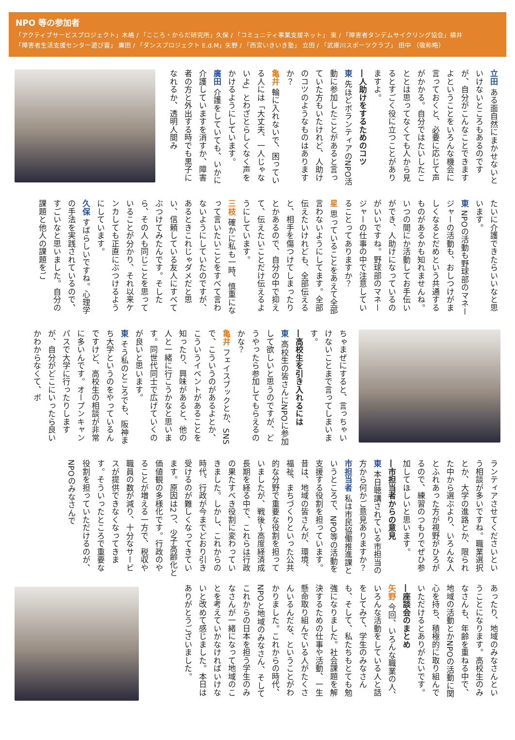NPO 等の参加者
「アクティブサービスプロジェクト」木嶋 / 「こころ・からだ研究所」久保 / 「コミュニティ事業支援ネット」 東 / 「障害者タンデムサイクリング協会」横井
「障害者生活支援センター遊び雲」 廣田 / 「ダンスプロジェクト E.d.M」矢野 / 「西宮いきいき塾」 立田 / 「武庫川スポーツクラブ」 田中 （敬称略）
立田 ある面自然にまかせないといけないところもあるのですが、自分がこんなことできますよということをいろんな機会に言っておくと、必要に応じて声がかかる。自分ではたいしたこととは思ってなくても人から見るとすごく役に立つことがありますよ。
―人助けをするためのコツ
東 先ほどボランティアのNPO活動に参加したことがあると言っていた方もいたけれど、人助けのコツのようなものはありますか？
亀井 輪に入れないで、困っている人には「大丈夫、一人じゃないよ」とわざとらしくなく声をかけるようにしています。
廣田 介護をしていても、いかに介護していますを消すか、障害者の方と外出する時でも黒子になれるか、透明人間み
たいに介護できたらいいなと思います。
東 NPOの活動も野球部のマネージャーの活動も、おしつけがましくなるとだめという共通するものがあるかも知れませんね。いつの間にか活動してお手伝いができ、人助けになっているのがいいですね。野球部のマネージャーの仕事の中で注意していることってありますか？
星 思っていることをあえて全部言わないようにしてます。全部伝えたいけれども、全部伝えると、相手を傷つけてしまったりとかあるので、自分の中で抑えて、伝えたいことだけ伝えるようにしています。
三枝 確かに私も一時、慎重になって言いたいことをすべて言わないようにしていたのですが、あるときこれじゃダメだと思い、信頼している友人にすべてぶつけてみたんです。そしたら、その人も同じことを思っていることが分かり、それ以来ケンカしても正直にぶつけるようにしています。
久保 すばらしいですね。心理学の手法を実践されているので、すごいなと思いました。自分の課題と他人の課題をご
ちゃまぜにすると、言っちゃいけないことまで言ってしまいます。
―高校生を引き入れるには
東 高校生の皆さんにNPOに参加して欲しいと思うのですが、どうやったら参加してもらえるのかな？
亀井 フェイスブックとか、SNSで、こういうのがあるよとか、こういうイベントがあることを知ったり、興味があると、他の人と一緒に行こうかなと思います。同世代同士で広げていくのが良いと思います。
東 そう私のところでも、阪神まち大学というのをやっているんですけど、高校生の相談が非常に多いんです。オープンキャンパスで大学に行ったりしますが、自分がどこにいったら良いかわからなくて、ボ
ランティアさせてくださいという相談が多いですね。職業選択とか、大学の進路とか、限られた中から選ぶより、いろんな人とふれあった方が視野がひろがるので、練習のつもりでぜひ参加してほしいと思います。
―市担当者からの意見
東 本日聴講されている市担当の方から何かご意見ありますか？
市担当者 私は市民協働推進課というところで、NPO等の活動を支援する役割を担っています。昔は、地域の皆さんが、環境、福祉、まちづくりといった公共的な分野で重要な役割を担っていましたが、戦後〜高度経済成長期を経る中で、これらは行政の果たすべき役割に変わっていきました。しかし、これからの時代、行政が今までどおり引き受けるのが難しくなってきています。原因は2つ、少子高齢化と価値観の多様化です。行政のやることが増える一方で、税収や職員の数が減り、十分なサービスが提供できなくなってきます。そういったところで重要な役割を担っていただけるのが、NPOのみなさんで
あったり、地域のみなさんということになります。高校生のみなさんも、年齢を重ねる中で、地域の活動とかNPOの活動に関心を持ち、積極的に取り組んでいただけるとありがたいです。
―座談会のまとめ
矢野 今回、いろんな職業の人、いろんな活動をしている人と話をしてみて、学生のみなさんも、そして、私たちもとても勉強になりました。社会課題を解決するための仕事や活動、一生懸命取り組んでいる人がたくさんいるんだな、ということがわかりました。これからの時代、NPOと地域のみなさん、そしてこれからの日本を担う学生のみなさんが一緒になって地域のことを考えていかなければいけないと改めて感じました。本日はありがとうございました。